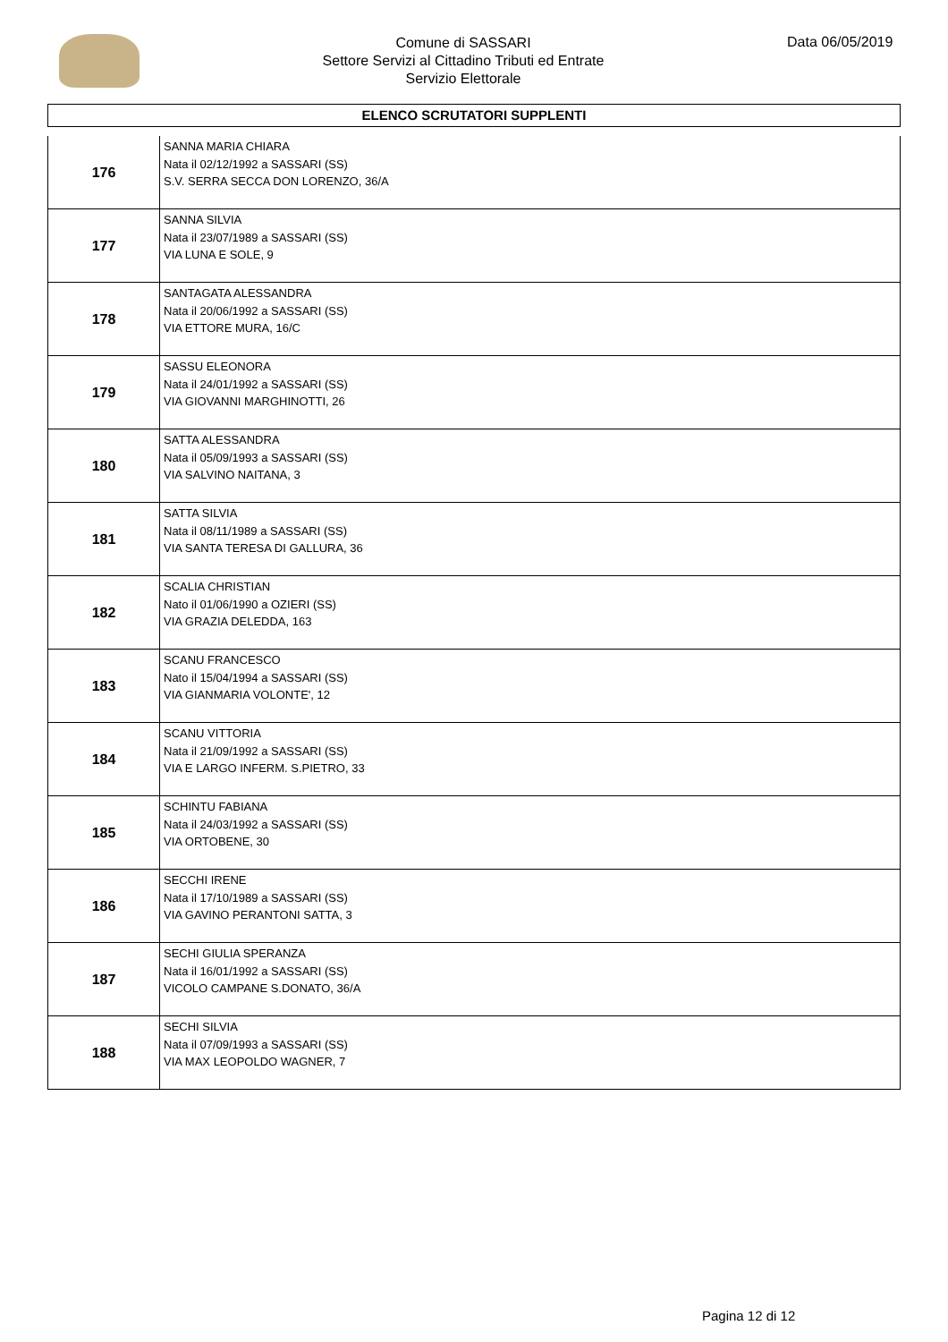Comune di SASSARI
Settore Servizi al Cittadino Tributi ed Entrate
Servizio Elettorale
Data 06/05/2019
ELENCO SCRUTATORI SUPPLENTI
| 176 | SANNA MARIA CHIARA Nata il 02/12/1992 a SASSARI (SS) S.V. SERRA SECCA DON LORENZO, 36/A |
| 177 | SANNA SILVIA Nata il 23/07/1989 a SASSARI (SS) VIA LUNA E SOLE, 9 |
| 178 | SANTAGATA ALESSANDRA Nata il 20/06/1992 a SASSARI (SS) VIA ETTORE MURA, 16/C |
| 179 | SASSU ELEONORA Nata il 24/01/1992 a SASSARI (SS) VIA GIOVANNI MARGHINOTTI, 26 |
| 180 | SATTA ALESSANDRA Nata il 05/09/1993 a SASSARI (SS) VIA SALVINO NAITANA, 3 |
| 181 | SATTA SILVIA Nata il 08/11/1989 a SASSARI (SS) VIA SANTA TERESA DI GALLURA, 36 |
| 182 | SCALIA CHRISTIAN Nato il 01/06/1990 a OZIERI (SS) VIA GRAZIA DELEDDA, 163 |
| 183 | SCANU FRANCESCO Nato il 15/04/1994 a SASSARI (SS) VIA GIANMARIA VOLONTE', 12 |
| 184 | SCANU VITTORIA Nata il 21/09/1992 a SASSARI (SS) VIA E LARGO INFERM. S.PIETRO, 33 |
| 185 | SCHINTU FABIANA Nata il 24/03/1992 a SASSARI (SS) VIA ORTOBENE, 30 |
| 186 | SECCHI IRENE Nata il 17/10/1989 a SASSARI (SS) VIA GAVINO PERANTONI SATTA, 3 |
| 187 | SECHI GIULIA SPERANZA Nata il 16/01/1992 a SASSARI (SS) VICOLO CAMPANE S.DONATO, 36/A |
| 188 | SECHI SILVIA Nata il 07/09/1993 a SASSARI (SS) VIA MAX LEOPOLDO WAGNER, 7 |
Pagina 12 di 12